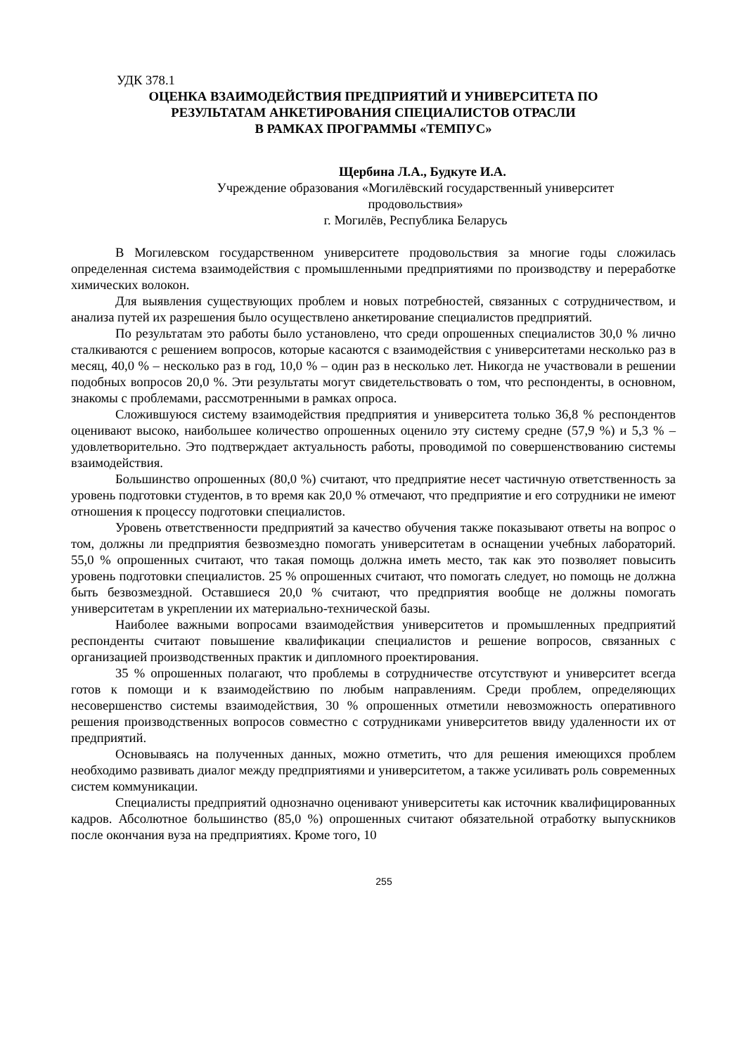УДК 378.1
ОЦЕНКА ВЗАИМОДЕЙСТВИЯ ПРЕДПРИЯТИЙ И УНИВЕРСИТЕТА ПО
РЕЗУЛЬТАТАМ АНКЕТИРОВАНИЯ СПЕЦИАЛИСТОВ ОТРАСЛИ
В РАМКАХ ПРОГРАММЫ «ТЕМПУС»
Щербина Л.А., Будкуте И.А.
Учреждение образования «Могилёвский государственный университет
продовольствия»
г. Могилёв, Республика Беларусь
В Могилевском государственном университете продовольствия за многие годы сложилась определенная система взаимодействия с промышленными предприятиями по производству и переработке химических волокон.
Для выявления существующих проблем и новых потребностей, связанных с сотрудничеством, и анализа путей их разрешения было осуществлено анкетирование специалистов предприятий.
По результатам это работы было установлено, что среди опрошенных специалистов 30,0 % лично сталкиваются с решением вопросов, которые касаются с взаимодействия с университетами несколько раз в месяц, 40,0 % – несколько раз в год, 10,0 % – один раз в несколько лет. Никогда не участвовали в решении подобных вопросов 20,0 %. Эти результаты могут свидетельствовать о том, что респонденты, в основном, знакомы с проблемами, рассмотренными в рамках опроса.
Сложившуюся систему взаимодействия предприятия и университета только 36,8 % респондентов оценивают высоко, наибольшее количество опрошенных оценило эту систему средне (57,9 %) и 5,3 % – удовлетворительно. Это подтверждает актуальность работы, проводимой по совершенствованию системы взаимодействия.
Большинство опрошенных (80,0 %) считают, что предприятие несет частичную ответственность за уровень подготовки студентов, в то время как 20,0 % отмечают, что предприятие и его сотрудники не имеют отношения к процессу подготовки специалистов.
Уровень ответственности предприятий за качество обучения также показывают ответы на вопрос о том, должны ли предприятия безвозмездно помогать университетам в оснащении учебных лабораторий. 55,0 % опрошенных считают, что такая помощь должна иметь место, так как это позволяет повысить уровень подготовки специалистов. 25 % опрошенных считают, что помогать следует, но помощь не должна быть безвозмездной. Оставшиеся 20,0 % считают, что предприятия вообще не должны помогать университетам в укреплении их материально-технической базы.
Наиболее важными вопросами взаимодействия университетов и промышленных предприятий респонденты считают повышение квалификации специалистов и решение вопросов, связанных с организацией производственных практик и дипломного проектирования.
35 % опрошенных полагают, что проблемы в сотрудничестве отсутствуют и университет всегда готов к помощи и к взаимодействию по любым направлениям. Среди проблем, определяющих несовершенство системы взаимодействия, 30 % опрошенных отметили невозможность оперативного решения производственных вопросов совместно с сотрудниками университетов ввиду удаленности их от предприятий.
Основываясь на полученных данных, можно отметить, что для решения имеющихся проблем необходимо развивать диалог между предприятиями и университетом, а также усиливать роль современных систем коммуникации.
Специалисты предприятий однозначно оценивают университеты как источник квалифицированных кадров. Абсолютное большинство (85,0 %) опрошенных считают обязательной отработку выпускников после окончания вуза на предприятиях. Кроме того, 10
255